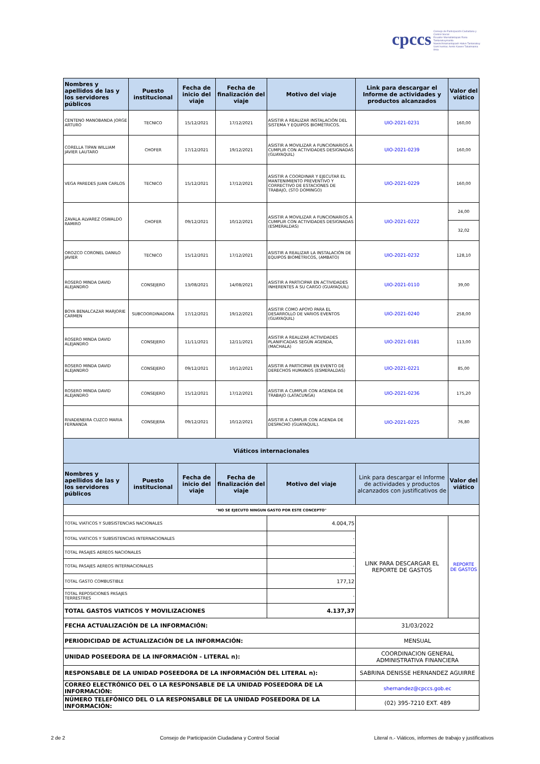cpccs Consejo de Participación Ciudadana y Control Social
Ecuador Mamallaktapak Runa Tantanakuymanta
Nawinchinamantapash Hatun Tantanakuy
Uunt Iruntrar, Aents Kawen Takatmainia ilmia
| Nombres y apellidos de las y los servidores públicos | Puesto institucional | Fecha de inicio del viaje | Fecha de finalización del viaje | Motivo del viaje | Link para descargar el Informe de actividades y productos alcanzados | Valor del viático |
| --- | --- | --- | --- | --- | --- | --- |
| CENTENO MANOBANDA JORGE ARTURO | TECNICO | 15/12/2021 | 17/12/2021 | ASISTIR A REALIZAR INSTALACIÓN DEL SISTEMA Y EQUIPOS BIOMÉTRICOS. | UIO-2021-0231 | 160,00 |
| CORELLA TIPAN WILLIAM JAVIER LAUTARO | CHOFER | 17/12/2021 | 19/12/2021 | ASISTIR A MOVILIZAR A FUNCIONARIOS A CUMPLIR CON ACTIVIDADES DESIGNADAS (GUAYAQUIL) | UIO-2021-0239 | 160,00 |
| VEGA PAREDES JUAN CARLOS | TECNICO | 15/12/2021 | 17/12/2021 | ASISTIR A COORDINAR Y EJECUTAR EL MANTENIMIENTO PREVENTIVO Y CORRECTIVO DE ESTACIONES DE TRABAJO, (STO DOMINGO) | UIO-2021-0229 | 160,00 |
| ZAVALA ALVAREZ OSWALDO RAMIRO | CHOFER | 09/12/2021 | 10/12/2021 | ASISTIR A MOVILIZAR A FUNCIONARIOS A CUMPLIR CON ACTIVIDADES DESIGNADAS (ESMERALDAS) | UIO-2021-0222 | 24,00 |
| | | | | | | 32,02 |
| OROZCO CORONEL DANILO JAVIER | TECNICO | 15/12/2021 | 17/12/2021 | ASISTIR A REALIZAR LA INSTALACIÓN DE EQUIPOS BIOMÉTRICOS, (AMBATO) | UIO-2021-0232 | 128,10 |
| ROSERO MINDA DAVID ALEJANDRO | CONSEJERO | 13/08/2021 | 14/08/2021 | ASISTIR A PARTICIPAR EN ACTIVIDADES INHERENTES A SU CARGO (GUAYAQUIL) | UIO-2021-0110 | 39,00 |
| BOYA BENALCAZAR MARJORIE CARMEN | SUBCOORDINADORA | 17/12/2021 | 19/12/2021 | ASISTIR COMO APOYO PARA EL DESARROLLO DE VARIOS EVENTOS (GUAYAQUIL) | UIO-2021-0240 | 258,00 |
| ROSERO MINDA DAVID ALEJANDRO | CONSEJERO | 11/11/2021 | 12/11/2021 | ASISTIR A REALIZAR ACTIVIDADES PLANIFICADAS SEGÚN AGENDA, (MACHALA) | UIO-2021-0181 | 113,00 |
| ROSERO MINDA DAVID ALEJANDRO | CONSEJERO | 09/12/2021 | 10/12/2021 | ASISTIR A PARTICIPAR EN EVENTO DE DERECHOS HUMANOS (ESMERALDAS) | UIO-2021-0221 | 85,00 |
| ROSERO MINDA DAVID ALEJANDRO | CONSEJERO | 15/12/2021 | 17/12/2021 | ASISTIR A CUMPLIR CON AGENDA DE TRABAJO (LATACUNGA) | UIO-2021-0236 | 175,20 |
| RIVADENEIRA CUZCO MARIA FERNANDA | CONSEJERA | 09/12/2021 | 10/12/2021 | ASISTIR A CUMPLIR CON AGENDA DE DESPACHO (GUAYAQUIL). | UIO-2021-0225 | 76,80 |
| Viáticos internacionales | | | | | | |
| Nombres y apellidos de las y los servidores públicos | Puesto institucional | Fecha de inicio del viaje | Fecha de finalización del viaje | Motivo del viaje | Link para descargar el Informe de actividades y productos alcanzados con justificativos de | Valor del viático |
| "NO SE EJECUTO NINGUN GASTO POR ESTE CONCEPTO" | | | | | | |
| TOTAL VIATICOS Y SUBSISTENCIAS NACIONALES | | | | 4.004,75 | LINK PARA DESCARGAR EL REPORTE DE GASTOS | REPORTE DE GASTOS |
| TOTAL VIATICOS Y SUBSISTENCIAS INTERNACIONALES | | | | - | | |
| TOTAL PASAJES AEREOS NACIONALES | | | | - | | |
| TOTAL PASAJES AEREOS INTERNACIONALES | | | | - | | |
| TOTAL GASTO COMBUSTIBLE | | | | 177,12 | | |
| TOTAL REPOSICIONES PASAJES TERRESTRES | | | | - | | |
| TOTAL GASTOS VIATICOS Y MOVILIZACIONES | | | | 4.137,37 | | |
| FECHA ACTUALIZACIÓN DE LA INFORMACIÓN: | | | | | 31/03/2022 | |
| PERIODICIDAD DE ACTUALIZACIÓN DE LA INFORMACIÓN: | | | | | MENSUAL | |
| UNIDAD POSEEDORA DE LA INFORMACIÓN - LITERAL n): | | | | | COORDINACION GENERAL ADMINISTRATIVA FINANCIERA | |
| RESPONSABLE DE LA UNIDAD POSEEDORA DE LA INFORMACIÓN DEL LITERAL n): | | | | | SABRINA DENISSE HERNANDEZ AGUIRRE | |
| CORREO ELECTRÓNICO DEL O LA RESPONSABLE DE LA UNIDAD POSEEDORA DE LA INFORMACIÓN: | | | | | shernandez@cpccs.gob.ec | |
| NÚMERO TELEFÓNICO DEL O LA RESPONSABLE DE LA UNIDAD POSEEDORA DE LA INFORMACIÓN: | | | | | (02) 395-7210 EXT. 489 | |
2 de 2 Consejo de Participación Ciudadana y Control Social Literal n.- Viáticos, informes de trabajo y justificativos